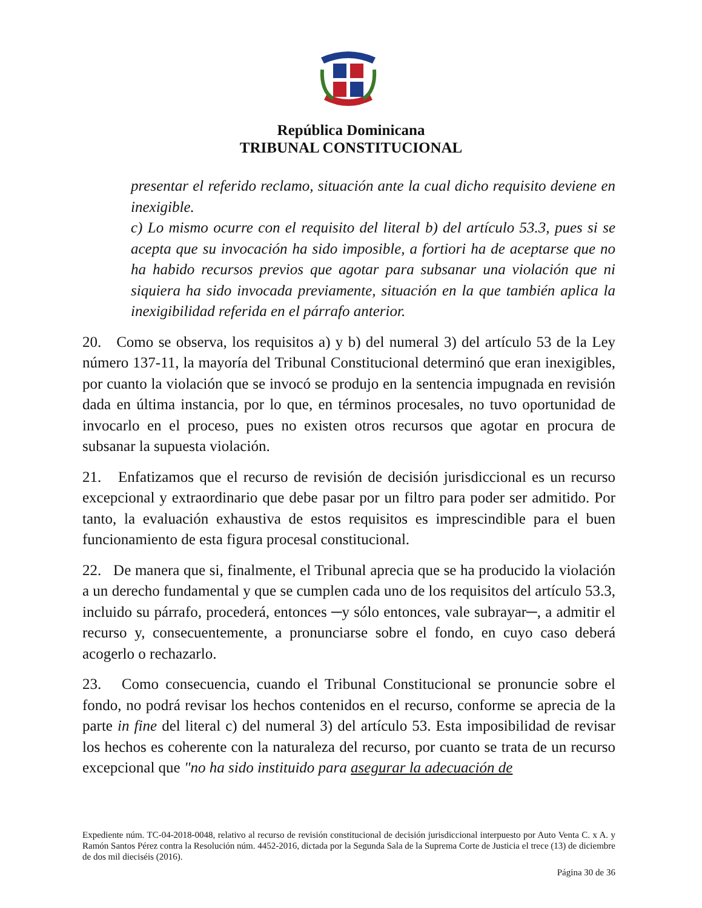República Dominicana
TRIBUNAL CONSTITUCIONAL
presentar el referido reclamo, situación ante la cual dicho requisito deviene en inexigible.
c) Lo mismo ocurre con el requisito del literal b) del artículo 53.3, pues si se acepta que su invocación ha sido imposible, a fortiori ha de aceptarse que no ha habido recursos previos que agotar para subsanar una violación que ni siquiera ha sido invocada previamente, situación en la que también aplica la inexigibilidad referida en el párrafo anterior.
20. Como se observa, los requisitos a) y b) del numeral 3) del artículo 53 de la Ley número 137-11, la mayoría del Tribunal Constitucional determinó que eran inexigibles, por cuanto la violación que se invocó se produjo en la sentencia impugnada en revisión dada en última instancia, por lo que, en términos procesales, no tuvo oportunidad de invocarlo en el proceso, pues no existen otros recursos que agotar en procura de subsanar la supuesta violación.
21. Enfatizamos que el recurso de revisión de decisión jurisdiccional es un recurso excepcional y extraordinario que debe pasar por un filtro para poder ser admitido. Por tanto, la evaluación exhaustiva de estos requisitos es imprescindible para el buen funcionamiento de esta figura procesal constitucional.
22. De manera que si, finalmente, el Tribunal aprecia que se ha producido la violación a un derecho fundamental y que se cumplen cada uno de los requisitos del artículo 53.3, incluido su párrafo, procederá, entonces ─y sólo entonces, vale subrayar─, a admitir el recurso y, consecuentemente, a pronunciarse sobre el fondo, en cuyo caso deberá acogerlo o rechazarlo.
23. Como consecuencia, cuando el Tribunal Constitucional se pronuncie sobre el fondo, no podrá revisar los hechos contenidos en el recurso, conforme se aprecia de la parte in fine del literal c) del numeral 3) del artículo 53. Esta imposibilidad de revisar los hechos es coherente con la naturaleza del recurso, por cuanto se trata de un recurso excepcional que "no ha sido instituido para asegurar la adecuación de
Expediente núm. TC-04-2018-0048, relativo al recurso de revisión constitucional de decisión jurisdiccional interpuesto por Auto Venta C. x A. y Ramón Santos Pérez contra la Resolución núm. 4452-2016, dictada por la Segunda Sala de la Suprema Corte de Justicia el trece (13) de diciembre de dos mil dieciséis (2016).
Página 30 de 36